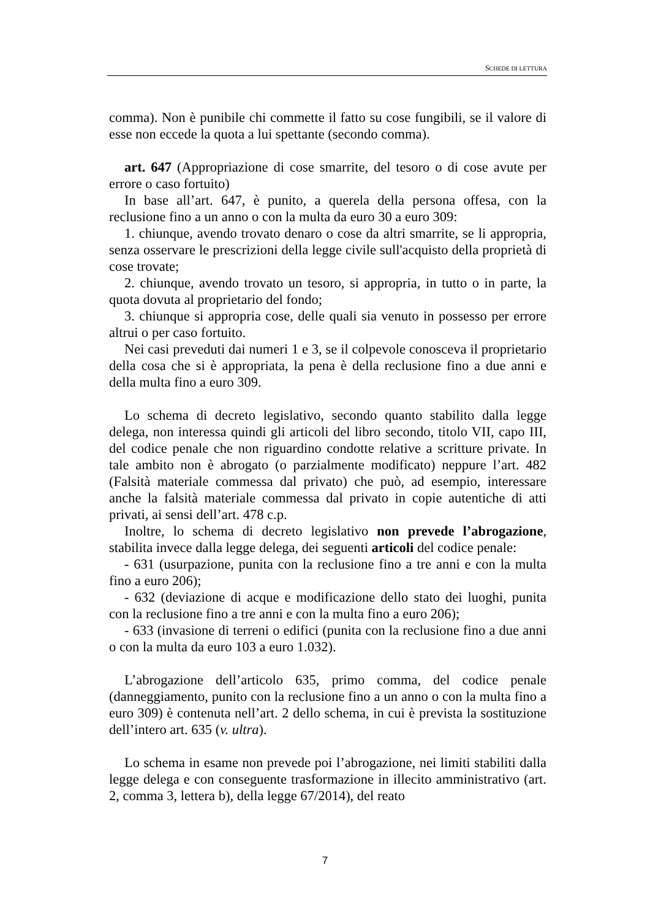SCHEDE DI LETTURA
comma). Non è punibile chi commette il fatto su cose fungibili, se il valore di esse non eccede la quota a lui spettante (secondo comma).
art. 647 (Appropriazione di cose smarrite, del tesoro o di cose avute per errore o caso fortuito)
In base all’art. 647, è punito, a querela della persona offesa, con la reclusione fino a un anno o con la multa da euro 30 a euro 309:
1. chiunque, avendo trovato denaro o cose da altri smarrite, se li appropria, senza osservare le prescrizioni della legge civile sull'acquisto della proprietà di cose trovate;
2. chiunque, avendo trovato un tesoro, si appropria, in tutto o in parte, la quota dovuta al proprietario del fondo;
3. chiunque si appropria cose, delle quali sia venuto in possesso per errore altrui o per caso fortuito.
Nei casi preveduti dai numeri 1 e 3, se il colpevole conosceva il proprietario della cosa che si è appropriata, la pena è della reclusione fino a due anni e della multa fino a euro 309.
Lo schema di decreto legislativo, secondo quanto stabilito dalla legge delega, non interessa quindi gli articoli del libro secondo, titolo VII, capo III, del codice penale che non riguardino condotte relative a scritture private. In tale ambito non è abrogato (o parzialmente modificato) neppure l’art. 482 (Falsità materiale commessa dal privato) che può, ad esempio, interessare anche la falsità materiale commessa dal privato in copie autentiche di atti privati, ai sensi dell’art. 478 c.p.
Inoltre, lo schema di decreto legislativo non prevede l’abrogazione, stabilita invece dalla legge delega, dei seguenti articoli del codice penale:
- 631 (usurpazione, punita con la reclusione fino a tre anni e con la multa fino a euro 206);
- 632 (deviazione di acque e modificazione dello stato dei luoghi, punita con la reclusione fino a tre anni e con la multa fino a euro 206);
- 633 (invasione di terreni o edifici (punita con la reclusione fino a due anni o con la multa da euro 103 a euro 1.032).
L’abrogazione dell’articolo 635, primo comma, del codice penale (danneggiamento, punito con la reclusione fino a un anno o con la multa fino a euro 309) è contenuta nell’art. 2 dello schema, in cui è prevista la sostituzione dell’intero art. 635 (v. ultra).
Lo schema in esame non prevede poi l’abrogazione, nei limiti stabiliti dalla legge delega e con conseguente trasformazione in illecito amministrativo (art. 2, comma 3, lettera b), della legge 67/2014), del reato
7